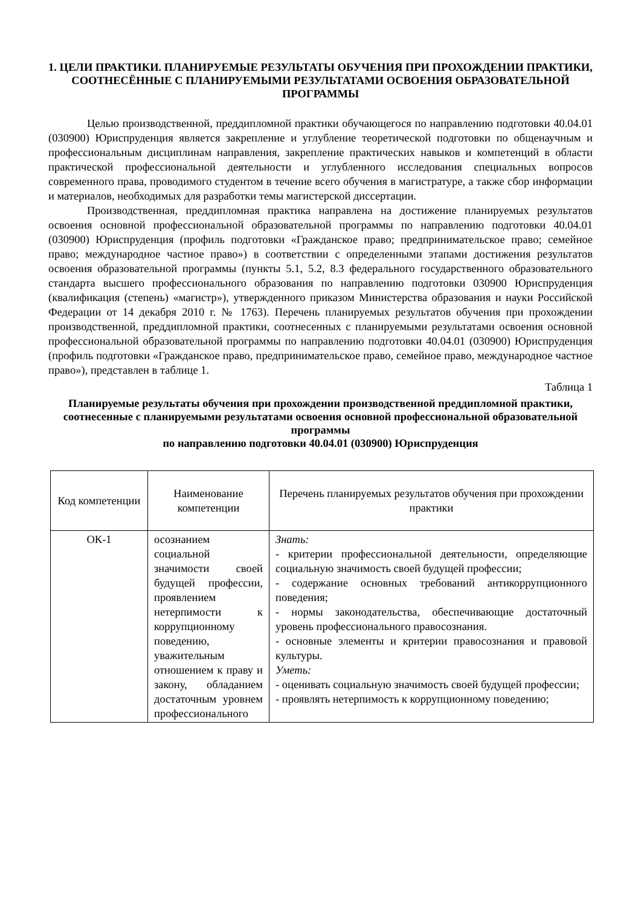1. ЦЕЛИ ПРАКТИКИ. ПЛАНИРУЕМЫЕ РЕЗУЛЬТАТЫ ОБУЧЕНИЯ ПРИ ПРОХОЖДЕНИИ ПРАКТИКИ, СООТНЕСЁННЫЕ С ПЛАНИРУЕМЫМИ РЕЗУЛЬТАТАМИ ОСВОЕНИЯ ОБРАЗОВАТЕЛЬНОЙ ПРОГРАММЫ
Целью производственной, преддипломной практики обучающегося по направлению подготовки 40.04.01 (030900) Юриспруденция является закрепление и углубление теоретической подготовки по общенаучным и профессиональным дисциплинам направления, закрепление практических навыков и компетенций в области практической профессиональной деятельности и углубленного исследования специальных вопросов современного права, проводимого студентом в течение всего обучения в магистратуре, а также сбор информации и материалов, необходимых для разработки темы магистерской диссертации.
Производственная, преддипломная практика направлена на достижение планируемых результатов освоения основной профессиональной образовательной программы по направлению подготовки 40.04.01 (030900) Юриспруденция (профиль подготовки «Гражданское право; предпринимательское право; семейное право; международное частное право») в соответствии с определенными этапами достижения результатов освоения образовательной программы (пункты 5.1, 5.2, 8.3 федерального государственного образовательного стандарта высшего профессионального образования по направлению подготовки 030900 Юриспруденция (квалификация (степень) «магистр»), утвержденного приказом Министерства образования и науки Российской Федерации от 14 декабря 2010 г. № 1763). Перечень планируемых результатов обучения при прохождении производственной, преддипломной практики, соотнесенных с планируемыми результатами освоения основной профессиональной образовательной программы по направлению подготовки 40.04.01 (030900) Юриспруденция (профиль подготовки «Гражданское право, предпринимательское право, семейное право, международное частное право»), представлен в таблице 1.
Таблица 1
Планируемые результаты обучения при прохождении производственной преддипломной практики, соотнесенные с планируемыми результатами освоения основной профессиональной образовательной программы
по направлению подготовки 40.04.01 (030900) Юриспруденция
| Код компетенции | Наименование компетенции | Перечень планируемых результатов обучения при прохождении практики |
| --- | --- | --- |
| ОК-1 | осознанием социальной значимости своей будущей профессии, проявлением нетерпимости к коррупционному поведению, уважительным отношением к праву и закону, обладанием достаточным уровнем профессионального | Знать: - критерии профессиональной деятельности, определяющие социальную значимость своей будущей профессии; - содержание основных требований антикоррупционного поведения; - нормы законодательства, обеспечивающие достаточный уровень профессионального правосознания. - основные элементы и критерии правосознания и правовой культуры. Уметь: - оценивать социальную значимость своей будущей профессии; - проявлять нетерпимость к коррупционному поведению; |